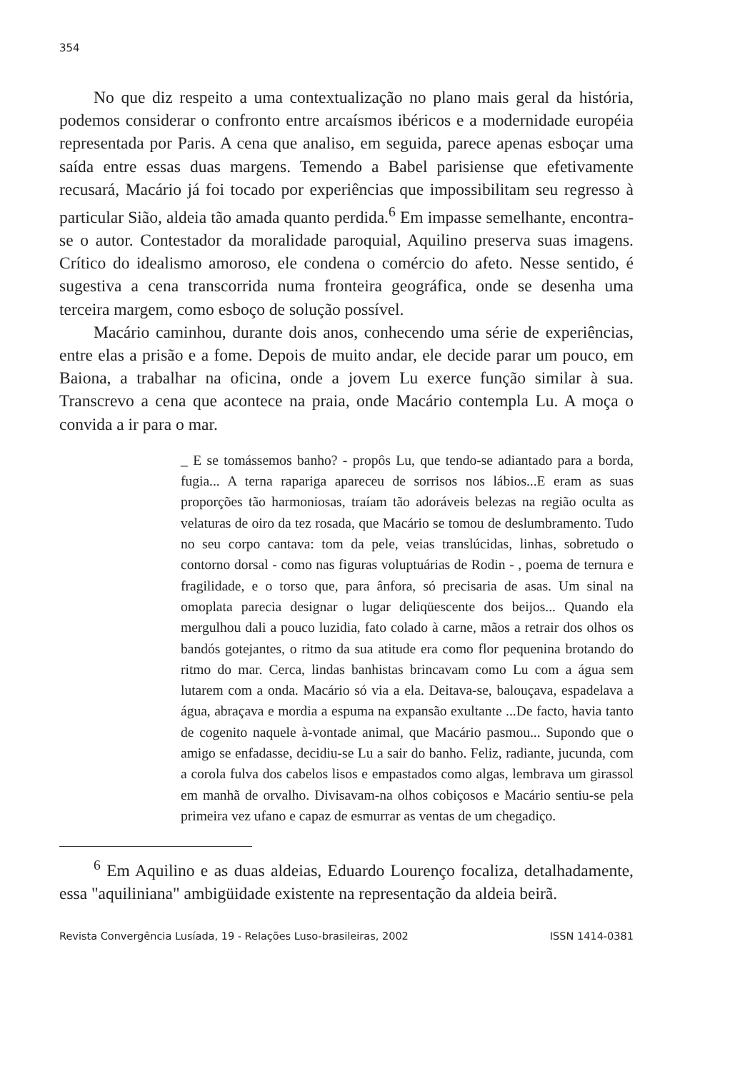354
No que diz respeito a uma contextualização no plano mais geral da história, podemos considerar o confronto entre arcaísmos ibéricos e a modernidade européia representada por Paris. A cena que analiso, em seguida, parece apenas esboçar uma saída entre essas duas margens. Temendo a Babel parisiense que efetivamente recusará, Macário já foi tocado por experiências que impossibilitam seu regresso à particular Sião, aldeia tão amada quanto perdida.<sup>6</sup> Em impasse semelhante, encontra-se o autor. Contestador da moralidade paroquial, Aquilino preserva suas imagens. Crítico do idealismo amoroso, ele condena o comércio do afeto. Nesse sentido, é sugestiva a cena transcorrida numa fronteira geográfica, onde se desenha uma terceira margem, como esboço de solução possível.
Macário caminhou, durante dois anos, conhecendo uma série de experiências, entre elas a prisão e a fome. Depois de muito andar, ele decide parar um pouco, em Baiona, a trabalhar na oficina, onde a jovem Lu exerce função similar à sua. Transcrevo a cena que acontece na praia, onde Macário contempla Lu. A moça o convida a ir para o mar.
_ E se tomássemos banho? - propôs Lu, que tendo-se adiantado para a borda, fugia... A terna rapariga apareceu de sorrisos nos lábios...E eram as suas proporções tão harmoniosas, traíam tão adoráveis belezas na região oculta as velaturas de oiro da tez rosada, que Macário se tomou de deslumbramento. Tudo no seu corpo cantava: tom da pele, veias translúcidas, linhas, sobretudo o contorno dorsal - como nas figuras voluptuárias de Rodin - , poema de ternura e fragilidade, e o torso que, para ânfora, só precisaria de asas. Um sinal na omoplata parecia designar o lugar deliqüescente dos beijos... Quando ela mergulhou dali a pouco luzidia, fato colado à carne, mãos a retrair dos olhos os bandós gotejantes, o ritmo da sua atitude era como flor pequenina brotando do ritmo do mar. Cerca, lindas banhistas brincavam como Lu com a água sem lutarem com a onda. Macário só via a ela. Deitava-se, balouçava, espadelava a água, abraçava e mordia a espuma na expansão exultante ...De facto, havia tanto de cogenito naquele à-vontade animal, que Macário pasmou... Supondo que o amigo se enfadasse, decidiu-se Lu a sair do banho. Feliz, radiante, jucunda, com a corola fulva dos cabelos lisos e empastados como algas, lembrava um girassol em manhã de orvalho. Divisavam-na olhos cobiçosos e Macário sentiu-se pela primeira vez ufano e capaz de esmurrar as ventas de um chegadiço.
<sup>6</sup> Em Aquilino e as duas aldeias, Eduardo Lourenço focaliza, detalhadamente, essa "aquiliniana" ambigüidade existente na representação da aldeia beirã.
Revista Convergência Lusíada, 19 - Relações Luso-brasileiras, 2002 ISSN 1414-0381